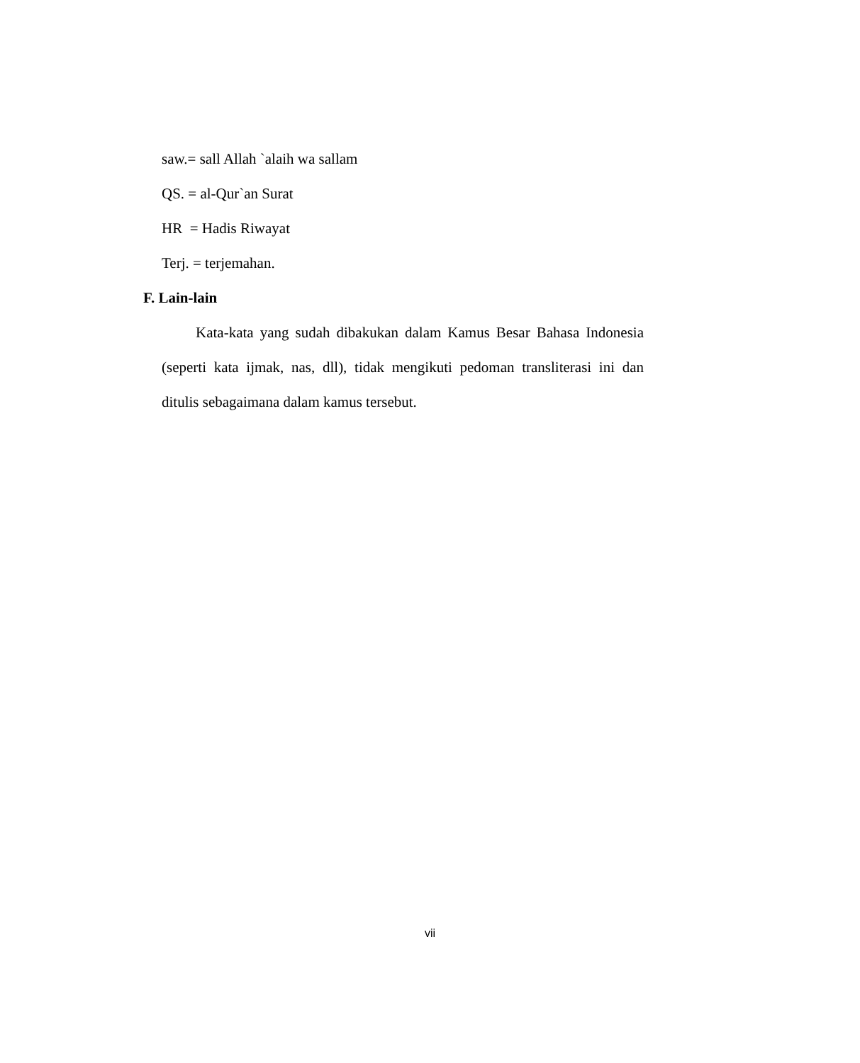saw.= sall Allah `alaih wa sallam
QS. = al-Qur`an Surat
HR = Hadis Riwayat
Terj. = terjemahan.
F. Lain-lain
Kata-kata yang sudah dibakukan dalam Kamus Besar Bahasa Indonesia (seperti kata ijmak, nas, dll), tidak mengikuti pedoman transliterasi ini dan ditulis sebagaimana dalam kamus tersebut.
vii